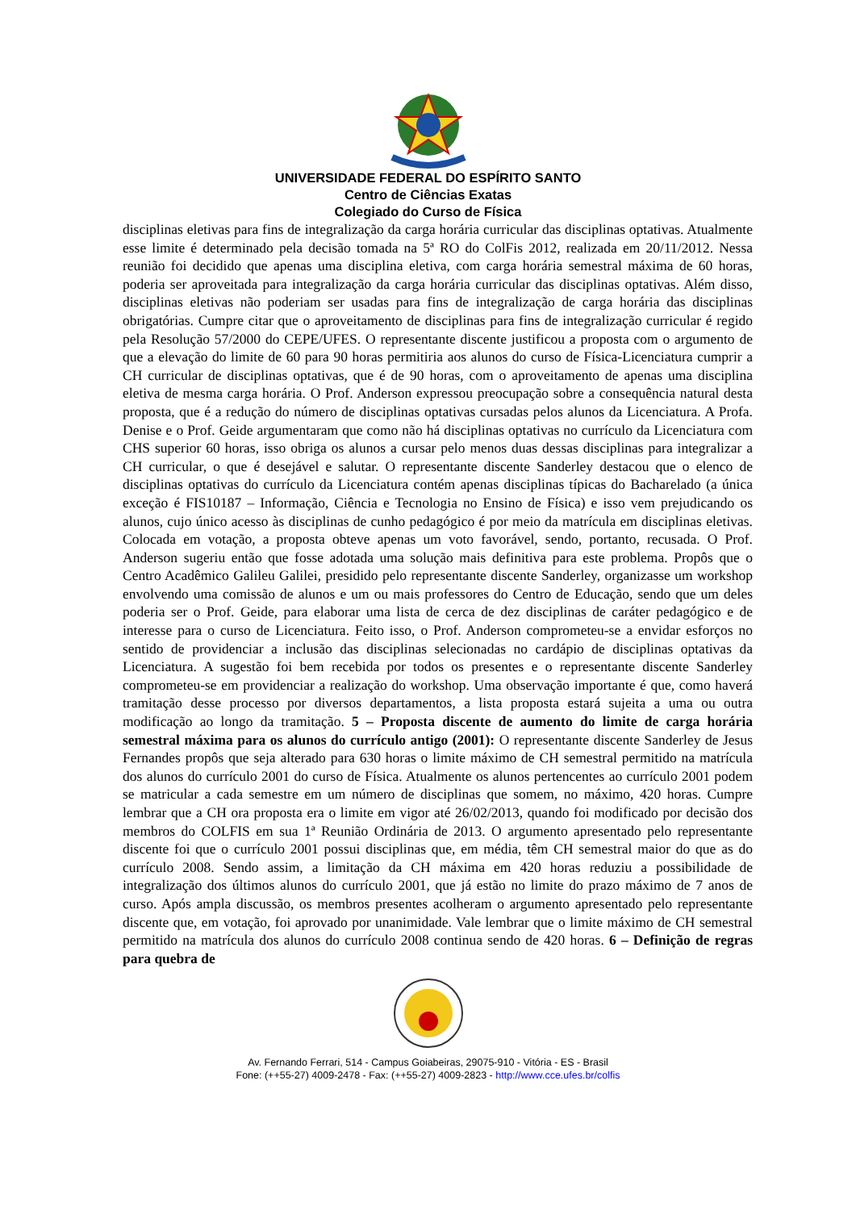UNIVERSIDADE FEDERAL DO ESPÍRITO SANTO
Centro de Ciências Exatas
Colegiado do Curso de Física
disciplinas eletivas para fins de integralização da carga horária curricular das disciplinas optativas. Atualmente esse limite é determinado pela decisão tomada na 5ª RO do ColFis 2012, realizada em 20/11/2012. Nessa reunião foi decidido que apenas uma disciplina eletiva, com carga horária semestral máxima de 60 horas, poderia ser aproveitada para integralização da carga horária curricular das disciplinas optativas. Além disso, disciplinas eletivas não poderiam ser usadas para fins de integralização de carga horária das disciplinas obrigatórias. Cumpre citar que o aproveitamento de disciplinas para fins de integralização curricular é regido pela Resolução 57/2000 do CEPE/UFES. O representante discente justificou a proposta com o argumento de que a elevação do limite de 60 para 90 horas permitiria aos alunos do curso de Física-Licenciatura cumprir a CH curricular de disciplinas optativas, que é de 90 horas, com o aproveitamento de apenas uma disciplina eletiva de mesma carga horária. O Prof. Anderson expressou preocupação sobre a consequência natural desta proposta, que é a redução do número de disciplinas optativas cursadas pelos alunos da Licenciatura. A Profa. Denise e o Prof. Geide argumentaram que como não há disciplinas optativas no currículo da Licenciatura com CHS superior 60 horas, isso obriga os alunos a cursar pelo menos duas dessas disciplinas para integralizar a CH curricular, o que é desejável e salutar. O representante discente Sanderley destacou que o elenco de disciplinas optativas do currículo da Licenciatura contém apenas disciplinas típicas do Bacharelado (a única exceção é FIS10187 – Informação, Ciência e Tecnologia no Ensino de Física) e isso vem prejudicando os alunos, cujo único acesso às disciplinas de cunho pedagógico é por meio da matrícula em disciplinas eletivas. Colocada em votação, a proposta obteve apenas um voto favorável, sendo, portanto, recusada. O Prof. Anderson sugeriu então que fosse adotada uma solução mais definitiva para este problema. Propôs que o Centro Acadêmico Galileu Galilei, presidido pelo representante discente Sanderley, organizasse um workshop envolvendo uma comissão de alunos e um ou mais professores do Centro de Educação, sendo que um deles poderia ser o Prof. Geide, para elaborar uma lista de cerca de dez disciplinas de caráter pedagógico e de interesse para o curso de Licenciatura. Feito isso, o Prof. Anderson comprometeu-se a envidar esforços no sentido de providenciar a inclusão das disciplinas selecionadas no cardápio de disciplinas optativas da Licenciatura. A sugestão foi bem recebida por todos os presentes e o representante discente Sanderley comprometeu-se em providenciar a realização do workshop. Uma observação importante é que, como haverá tramitação desse processo por diversos departamentos, a lista proposta estará sujeita a uma ou outra modificação ao longo da tramitação. 5 – Proposta discente de aumento do limite de carga horária semestral máxima para os alunos do currículo antigo (2001): O representante discente Sanderley de Jesus Fernandes propôs que seja alterado para 630 horas o limite máximo de CH semestral permitido na matrícula dos alunos do currículo 2001 do curso de Física. Atualmente os alunos pertencentes ao currículo 2001 podem se matricular a cada semestre em um número de disciplinas que somem, no máximo, 420 horas. Cumpre lembrar que a CH ora proposta era o limite em vigor até 26/02/2013, quando foi modificado por decisão dos membros do COLFIS em sua 1ª Reunião Ordinária de 2013. O argumento apresentado pelo representante discente foi que o currículo 2001 possui disciplinas que, em média, têm CH semestral maior do que as do currículo 2008. Sendo assim, a limitação da CH máxima em 420 horas reduziu a possibilidade de integralização dos últimos alunos do currículo 2001, que já estão no limite do prazo máximo de 7 anos de curso. Após ampla discussão, os membros presentes acolheram o argumento apresentado pelo representante discente que, em votação, foi aprovado por unanimidade. Vale lembrar que o limite máximo de CH semestral permitido na matrícula dos alunos do currículo 2008 continua sendo de 420 horas. 6 – Definição de regras para quebra de
Av. Fernando Ferrari, 514 - Campus Goiabeiras, 29075-910 - Vitória - ES - Brasil
Fone: (++55-27) 4009-2478 - Fax: (++55-27) 4009-2823 - http://www.cce.ufes.br/colfis